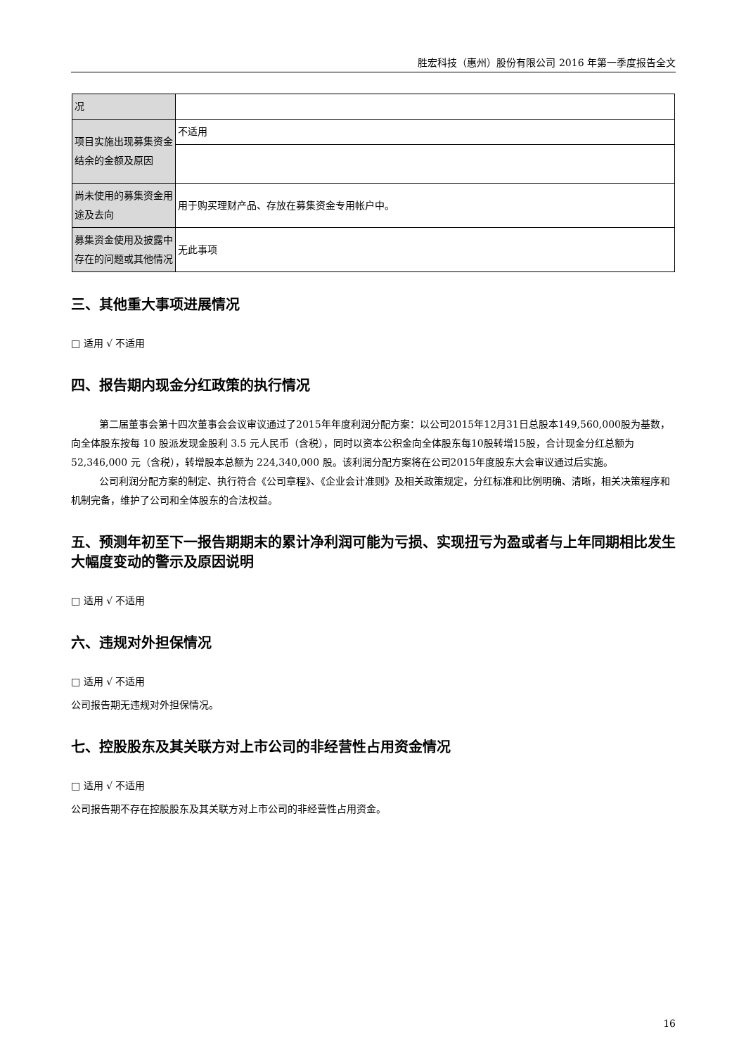胜宏科技（惠州）股份有限公司 2016 年第一季度报告全文
| 况 | |
| 项目实施出现募集资金结余的金额及原因 | 不适用 |
| 尚未使用的募集资金用途及去向 | 用于购买理财产品、存放在募集资金专用帐户中。 |
| 募集资金使用及披露中存在的问题或其他情况 | 无此事项 |
三、其他重大事项进展情况
□ 适用 √ 不适用
四、报告期内现金分红政策的执行情况
第二届董事会第十四次董事会会议审议通过了2015年年度利润分配方案：以公司2015年12月31日总股本149,560,000股为基数，向全体股东按每 10 股派发现金股利 3.5 元人民币（含税），同时以资本公积金向全体股东每10股转增15股，合计现金分红总额为 52,346,000 元（含税），转增股本总额为 224,340,000 股。该利润分配方案将在公司2015年度股东大会审议通过后实施。
公司利润分配方案的制定、执行符合《公司章程》、《企业会计准则》及相关政策规定，分红标准和比例明确、清晰，相关决策程序和机制完备，维护了公司和全体股东的合法权益。
五、预测年初至下一报告期期末的累计净利润可能为亏损、实现扭亏为盈或者与上年同期相比发生大幅度变动的警示及原因说明
□ 适用 √ 不适用
六、违规对外担保情况
□ 适用 √ 不适用
公司报告期无违规对外担保情况。
七、控股股东及其关联方对上市公司的非经营性占用资金情况
□ 适用 √ 不适用
公司报告期不存在控股股东及其关联方对上市公司的非经营性占用资金。
16